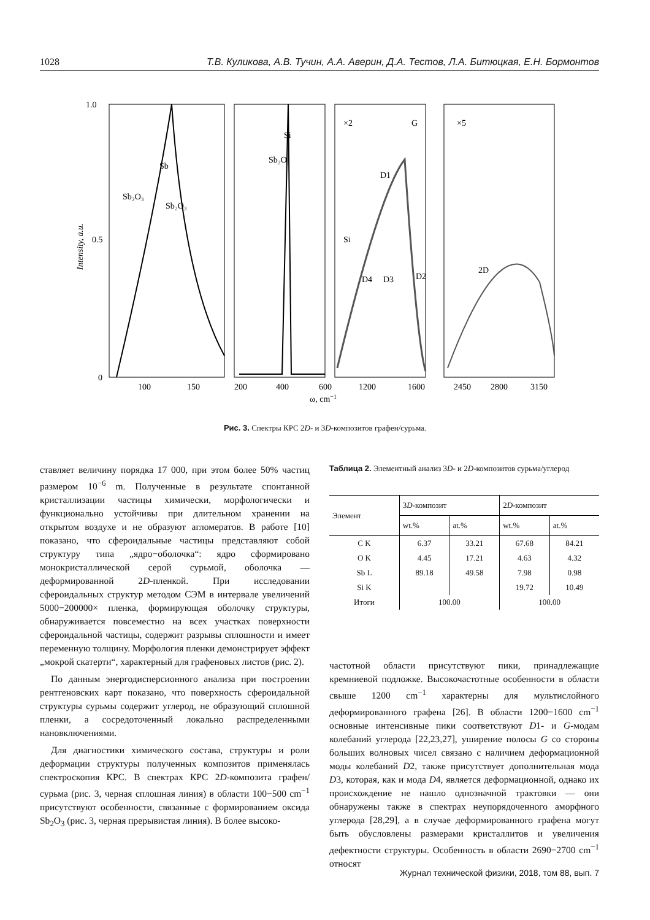1028 Т.В. Куликова, А.В. Тучин, А.А. Аверин, Д.А. Тестов, Л.А. Битюцкая, Е.Н. Бормонтов
1.0
0.5
0
Intensity, a.u.
Sb
Sb₂O₃
Sb₂O₃
Si
Sb₂O₃
×2
G
D1
Si
D4
D3
D2
×5
2D
100
150
200
400
600
1200
1600
2450
2800
3150
ω, cm−1
Рис. 3. Спектры КРС 2D- и 3D-композитов графен/сурьма.
ставляет величину порядка 17 000, при этом более 50% частиц размером 10<sup>−6</sup> m. Полученные в результате спонтанной кристаллизации частицы химически, морфологически и функционально устойчивы при длительном хранении на открытом воздухе и не образуют агломератов. В работе [10] показано, что сфероидальные частицы представляют собой структуру типа „ядро−оболочка“: ядро сформировано монокристаллической серой сурьмой, оболочка — деформированной 2D-пленкой. При исследовании сфероидальных структур методом СЭМ в интервале увеличений 5000−200000× пленка, формирующая оболочку структуры, обнаруживается повсеместно на всех участках поверхности сфероидальной частицы, содержит разрывы сплошности и имеет переменную толщину. Морфология пленки демонстрирует эффект „мокрой скатерти“, характерный для графеновых листов (рис. 2).
По данным энергодисперсионного анализа при построении рентгеновских карт показано, что поверхность сфероидальной структуры сурьмы содержит углерод, не образующий сплошной пленки, а сосредоточенный локально распределенными нановключениями.
Для диагностики химического состава, структуры и роли деформации структуры полученных композитов применялась спектроскопия КРС. В спектрах КРС 2D-композита графен/сурьма (рис. 3, черная сплошная линия) в области 100−500 cm<sup>−1</sup> присутствуют особенности, связанные с формированием оксида Sb<sub>2</sub>O<sub>3</sub> (рис. 3, черная прерывистая линия). В более высоко-
Таблица 2. Элементный анализ 3D- и 2D-композитов сурьма/углерод
| Элемент | 3 D -композит | | 2 D -композит | |
| --- | --- | --- | --- | --- |
| | wt.% | at.% | wt.% | at.% |
| C K | 6.37 | 33.21 | 67.68 | 84.21 |
| O K | 4.45 | 17.21 | 4.63 | 4.32 |
| Sb L | 89.18 | 49.58 | 7.98 | 0.98 |
| Si K | | | 19.72 | 10.49 |
| Итоги | 100.00 | | 100.00 | |
частотной области присутствуют пики, принадлежащие кремниевой подложке. Высокочастотные особенности в области свыше 1200 cm<sup>−1</sup> характерны для мультислойного деформированного графена [26]. В области 1200−1600 cm<sup>−1</sup> основные интенсивные пики соответствуют D1- и G-модам колебаний углерода [22,23,27], уширение полосы G со стороны больших волновых чисел связано с наличием деформационной моды колебаний D2, также присутствует дополнительная мода D3, которая, как и мода D4, является деформационной, однако их происхождение не нашло однозначной трактовки — они обнаружены также в спектрах неупорядоченного аморфного углерода [28,29], а в случае деформированного графена могут быть обусловлены размерами кристаллитов и увеличения дефектности структуры. Особенность в области 2690−2700 cm<sup>−1</sup> относят
Журнал технической физики, 2018, том 88, вып. 7